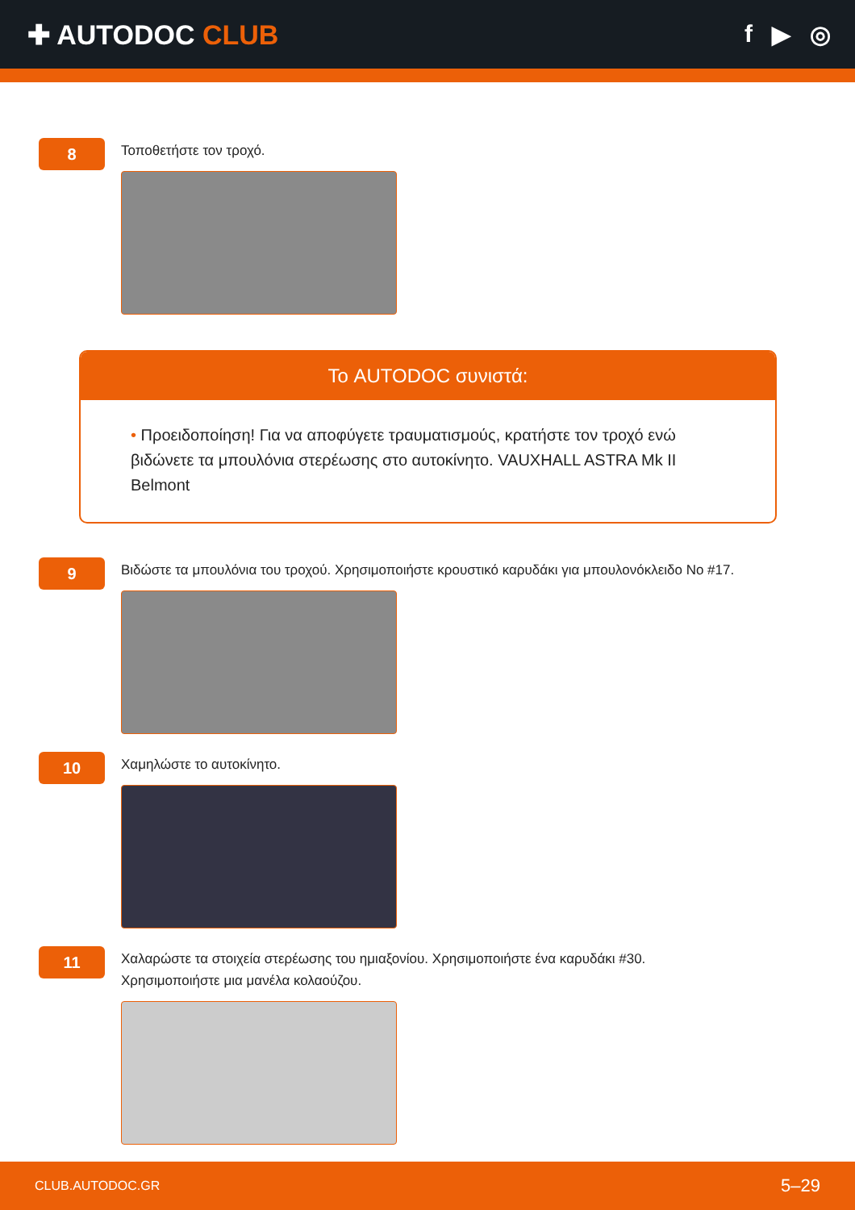✚ AUTODOC CLUB f ▶ ◎
8
Τοποθετήστε τον τροχό.
Το AUTODOC συνιστά:
• Προειδοποίηση! Για να αποφύγετε τραυματισμούς, κρατήστε τον τροχό ενώ βιδώνετε τα μπουλόνια στερέωσης στο αυτοκίνητο. VAUXHALL ASTRA Mk II Belmont
9
Βιδώστε τα μπουλόνια του τροχού. Χρησιμοποιήστε κρουστικό καρυδάκι για μπουλονόκλειδο No #17.
10
Χαμηλώστε το αυτοκίνητο.
11
Χαλαρώστε τα στοιχεία στερέωσης του ημιαξονίου. Χρησιμοποιήστε ένα καρυδάκι #30.
Χρησιμοποιήστε μια μανέλα κολαούζου.
CLUB.AUTODOC.GR 5–29